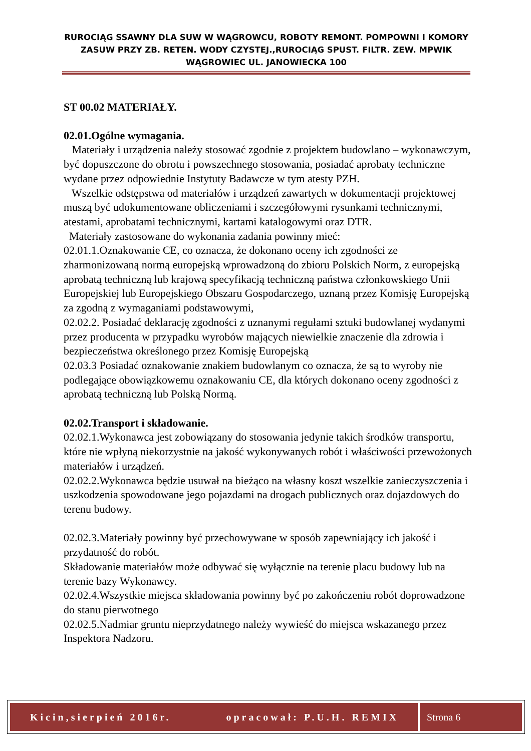RUROCIĄG SSAWNY DLA SUW W WĄGROWCU, ROBOTY REMONT. POMPOWNI I KOMORY ZASUW PRZY ZB. RETEN. WODY CZYSTEJ.,RUROCIĄG SPUST. FILTR. ZEW. MPWIK WĄGROWIEC UL. JANOWIECKA 100
ST 00.02 MATERIAŁY.
02.01.Ogólne wymagania.
Materiały i urządzenia należy stosować zgodnie z projektem budowlano – wykonawczym, być dopuszczone do obrotu i powszechnego stosowania, posiadać aprobaty techniczne wydane przez odpowiednie Instytuty Badawcze w tym atesty PZH.
Wszelkie odstępstwa od materiałów i urządzeń zawartych w dokumentacji projektowej muszą być udokumentowane obliczeniami i szczegółowymi rysunkami technicznymi, atestami, aprobatami technicznymi, kartami katalogowymi oraz DTR.
Materiały zastosowane do wykonania zadania powinny mieć:
02.01.1.Oznakowanie CE, co oznacza, że dokonano oceny ich zgodności ze zharmonizowaną normą europejską wprowadzoną do zbioru Polskich Norm, z europejską aprobatą techniczną lub krajową specyfikacją techniczną państwa członkowskiego Unii Europejskiej lub Europejskiego Obszaru Gospodarczego, uznaną przez Komisję Europejską za zgodną z wymaganiami podstawowymi,
02.02.2. Posiadać deklarację zgodności z uznanymi regułami sztuki budowlanej wydanymi przez producenta w przypadku wyrobów mających niewielkie znaczenie dla zdrowia i bezpieczeństwa określonego przez Komisję Europejską
02.03.3 Posiadać oznakowanie znakiem budowlanym co oznacza, że są to wyroby nie podlegające obowiązkowemu oznakowaniu CE, dla których dokonano oceny zgodności z aprobatą techniczną lub Polską Normą.
02.02.Transport i składowanie.
02.02.1.Wykonawca jest zobowiązany do stosowania jedynie takich środków transportu, które nie wpłyną niekorzystnie na jakość wykonywanych robót i właściwości przewożonych materiałów i urządzeń.
02.02.2.Wykonawca będzie usuwał na bieżąco na własny koszt wszelkie zanieczyszczenia i uszkodzenia spowodowane jego pojazdami na drogach publicznych oraz dojazdowych do terenu budowy.
02.02.3.Materiały powinny być przechowywane w sposób zapewniający ich jakość i przydatność do robót.
Składowanie materiałów może odbywać się wyłącznie na terenie placu budowy lub na terenie bazy Wykonawcy.
02.02.4.Wszystkie miejsca składowania powinny być po zakończeniu robót doprowadzone do stanu pierwotnego
02.02.5.Nadmiar gruntu nieprzydatnego należy wywieść do miejsca wskazanego przez Inspektora Nadzoru.
Kicin,sierpień 2016r. opracował: P.U.H. REMIX
Strona 6